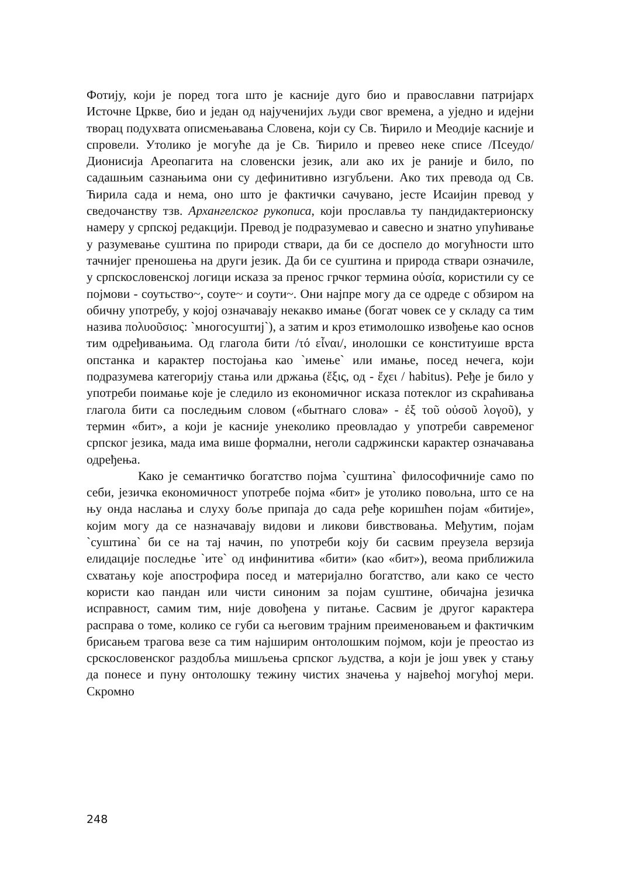Фотију, који је поред тога што је касније дуго био и православни патријарх Источне Цркве, био и један од најученијих људи свог времена, а уједно и идејни творац подухвата описмењавања Словена, који су Св. Ћирило и Меодије касније и спровели. Утолико је могуће да је Св. Ћирило и превео неке списе /Псеудо/Дионисија Ареопагита на словенски језик, али ако их је раније и било, по садашњим сазнањима они су дефинитивно изгубљени. Ако тих превода од Св. Ћирила сада и нема, оно што је фактички сачувано, јесте Исаијин превод у сведочанству тзв. Архангелског рукописа, који прославља ту пандидактерионску намеру у српској редакцији. Превод је подразумевао и савесно и знатно упућивање у разумевање суштина по природи ствари, да би се доспело до могућности што тачнијег преношења на други језик. Да би се суштина и природа ствари означиле, у српскословенској логици исказа за пренос грчког термина οὐσία, користили су се појмови - соутьство~, соуте~ и соути~. Они најпре могу да се одреде с обзиром на обичну употребу, у којој означавају некакво имање (богат човек се у складу са тим назива πολυοῦσιος: `многосуштиј`), а затим и кроз етимолошко извођење као основ тим одређивањима. Од глагола бити /τό εἶναι/, инолошки се конституише врста опстанка и карактер постојања као `имење` или имање, посед нечега, који подразумева категорију стања или држања (ἕξις, од - ἔχει / habitus). Ређе је било у употреби поимање које је следило из економичног исказа потеклог из скраћивања глагола бити са последњим словом («бытнаго слова» - ἐξ τοῦ οὐσοῦ λογοῦ), у термин «бит», а који је касније унеколико преовладао у употреби савременог српског језика, мада има више формални, неголи садржински карактер означавања одређења.
Како је семантичко богатство појма `суштина` философичније само по себи, језичка економичност употребе појма «бит» је утолико повољна, што се на њу онда наслања и слуху боље припаја до сада ређе коришћен појам «битије», којим могу да се назначавају видови и ликови бивствовања. Међутим, појам `суштина` би се на тај начин, по употреби коју би сасвим преузела верзија елидације последње `ите` од инфинитива «бити» (као «бит»), веома приближила схватању које апострофира посед и материјално богатство, али како се често користи као пандан или чисти синоним за појам суштине, обичајна језичка исправност, самим тим, није довођена у питање. Сасвим је другог карактера расправа о томе, колико се губи са његовим трајним преименовањем и фактичким брисањем трагова везе са тим најширим онтолошким појмом, који је преостао из срскословенског раздобља мишљења српског људства, а који је још увек у стању да понесе и пуну онтолошку тежину чистих значења у највећој могућој мери. Скромно
248